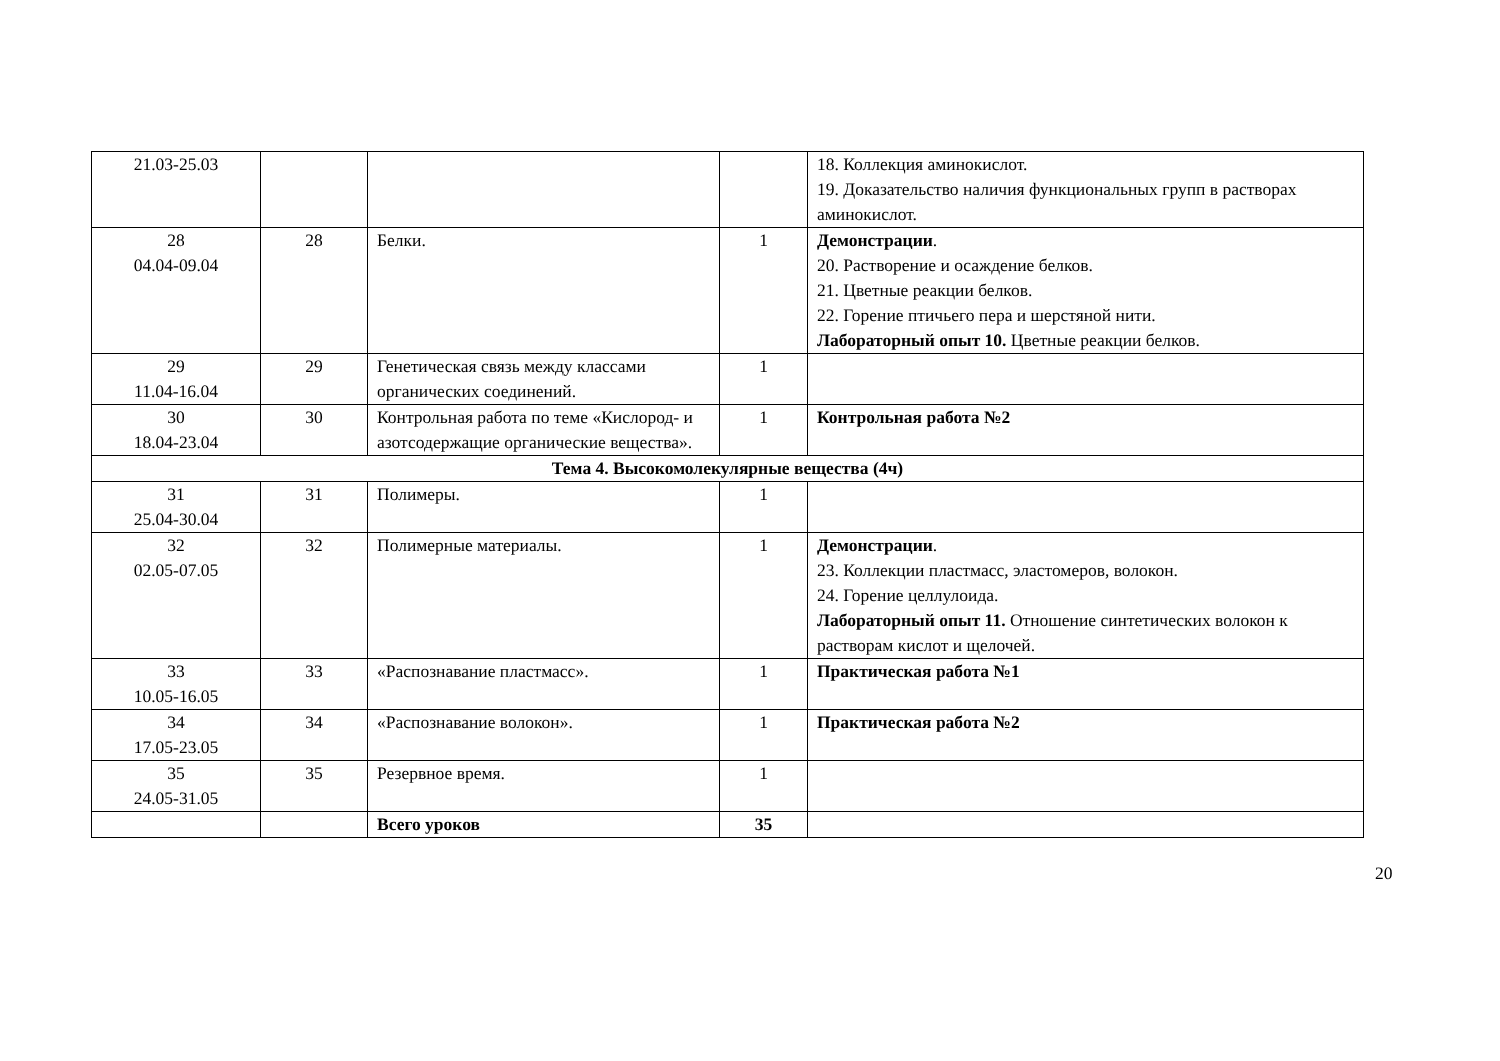| 21.03-25.03 | | | | 18. Коллекция аминокислот. 19. Доказательство наличия функциональных групп в растворах аминокислот. |
| 28 04.04-09.04 | 28 | Белки. | 1 | Демонстрации . 20. Растворение и осаждение белков. 21. Цветные реакции белков. 22. Горение птичьего пера и шерстяной нити. Лабораторный опыт 10. Цветные реакции белков. |
| 29 11.04-16.04 | 29 | Генетическая связь между классами органических соединений. | 1 | |
| 30 18.04-23.04 | 30 | Контрольная работа по теме «Кислород- и азотсодержащие органические вещества». | 1 | Контрольная работа №2 |
| Тема 4. Высокомолекулярные вещества (4ч) | | | | |
| 31 25.04-30.04 | 31 | Полимеры. | 1 | |
| 32 02.05-07.05 | 32 | Полимерные материалы. | 1 | Демонстрации . 23. Коллекции пластмасс, эластомеров, волокон. 24. Горение целлулоида. Лабораторный опыт 11. Отношение синтетических волокон к растворам кислот и щелочей. |
| 33 10.05-16.05 | 33 | «Распознавание пластмасс». | 1 | Практическая работа №1 |
| 34 17.05-23.05 | 34 | «Распознавание волокон». | 1 | Практическая работа №2 |
| 35 24.05-31.05 | 35 | Резервное время. | 1 | |
| | | Всего уроков | 35 | |
20